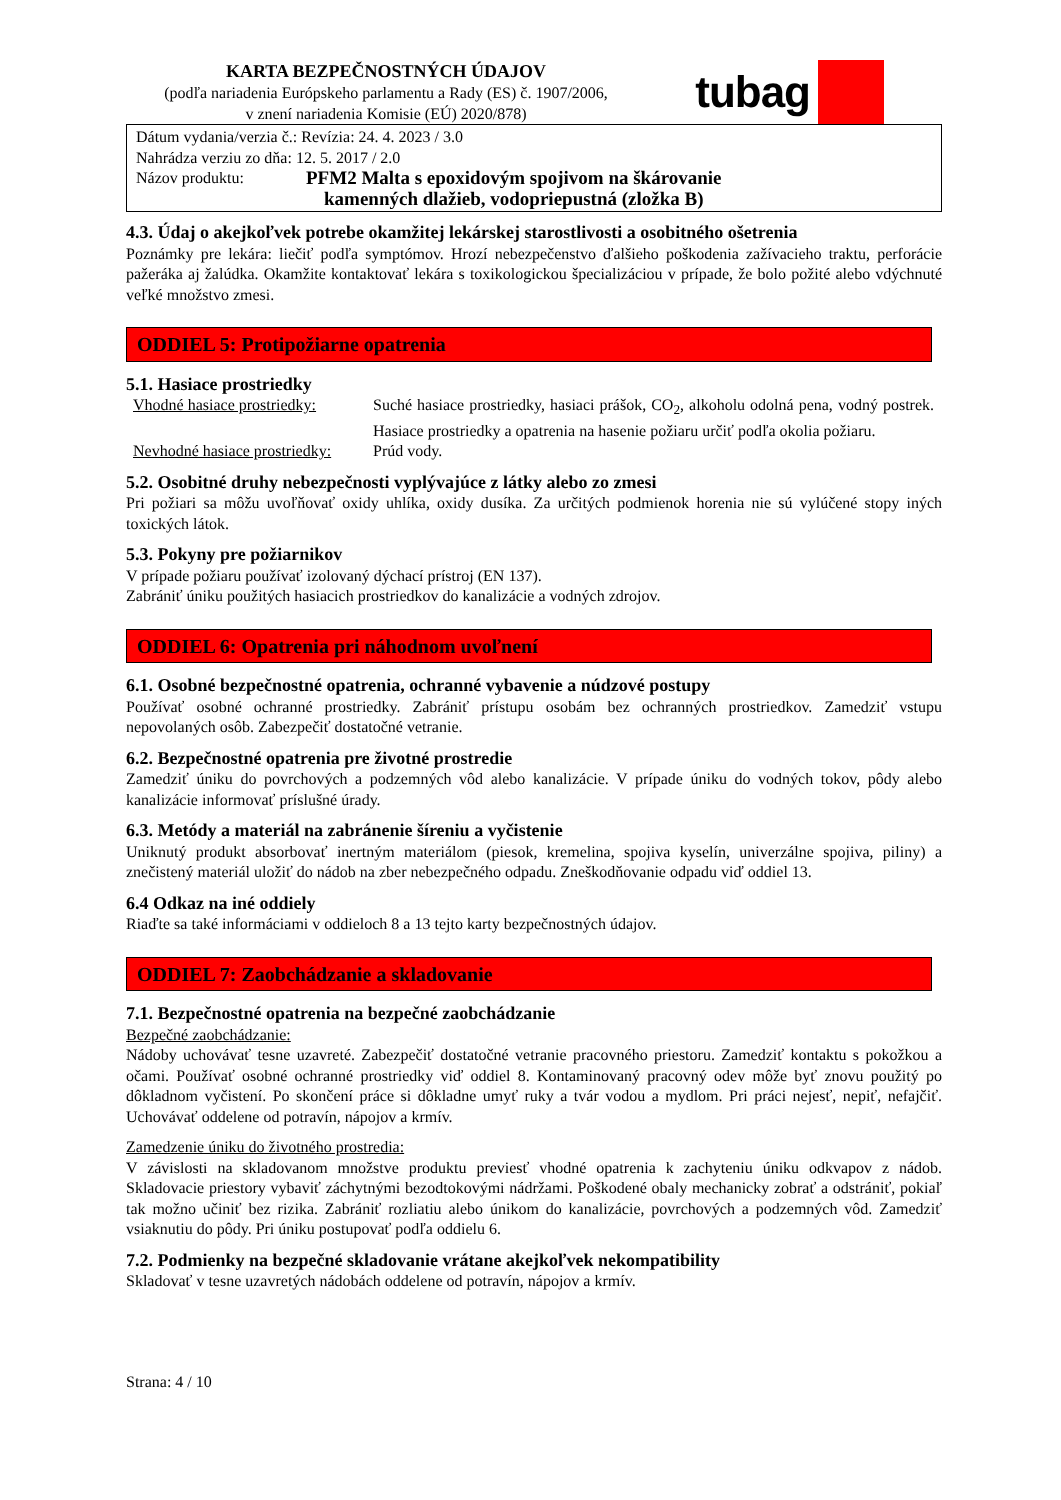KARTA BEZPEČNOSTNÝCH ÚDAJOV
(podľa nariadenia Európskeho parlamentu a Rady (ES) č. 1907/2006,
v znení nariadenia Komisie (EÚ) 2020/878)
tubag
Dátum vydania/verzia č.: Revízia: 24. 4. 2023 / 3.0
Nahrádza verziu zo dňa: 12. 5. 2017 / 2.0
Názov produktu: PFM2 Malta s epoxidovým spojivom na škárovanie
kamenných dlažieb, vodopriepustná (zložka B)
4.3. Údaj o akejkoľvek potrebe okamžitej lekárskej starostlivosti a osobitného ošetrenia
Poznámky pre lekára: liečiť podľa symptómov. Hrozí nebezpečenstvo ďalšieho poškodenia zažívacieho traktu, perforácie pažeráka aj žalúdka. Okamžite kontaktovať lekára s toxikologickou špecializáciou v prípade, že bolo požité alebo vdýchnuté veľké množstvo zmesi.
ODDIEL 5: Protipožiarne opatrenia
5.1. Hasiace prostriedky
Vhodné hasiace prostriedky:
Suché hasiace prostriedky, hasiaci prášok, CO<sub>2</sub>, alkoholu odolná pena, vodný postrek. Hasiace prostriedky a opatrenia na hasenie požiaru určiť podľa okolia požiaru.
Nevhodné hasiace prostriedky:
Prúd vody.
5.2. Osobitné druhy nebezpečnosti vyplývajúce z látky alebo zo zmesi
Pri požiari sa môžu uvoľňovať oxidy uhlíka, oxidy dusíka. Za určitých podmienok horenia nie sú vylúčené stopy iných toxických látok.
5.3. Pokyny pre požiarnikov
V prípade požiaru používať izolovaný dýchací prístroj (EN 137).
Zabrániť úniku použitých hasiacich prostriedkov do kanalizácie a vodných zdrojov.
ODDIEL 6: Opatrenia pri náhodnom uvoľnení
6.1. Osobné bezpečnostné opatrenia, ochranné vybavenie a núdzové postupy
Používať osobné ochranné prostriedky. Zabrániť prístupu osobám bez ochranných prostriedkov. Zamedziť vstupu nepovolaných osôb. Zabezpečiť dostatočné vetranie.
6.2. Bezpečnostné opatrenia pre životné prostredie
Zamedziť úniku do povrchových a podzemných vôd alebo kanalizácie. V prípade úniku do vodných tokov, pôdy alebo kanalizácie informovať príslušné úrady.
6.3. Metódy a materiál na zabránenie šíreniu a vyčistenie
Uniknutý produkt absorbovať inertným materiálom (piesok, kremelina, spojiva kyselín, univerzálne spojiva, piliny) a znečistený materiál uložiť do nádob na zber nebezpečného odpadu. Zneškodňovanie odpadu viď oddiel 13.
6.4 Odkaz na iné oddiely
Riaďte sa také informáciami v oddieloch 8 a 13 tejto karty bezpečnostných údajov.
ODDIEL 7: Zaobchádzanie a skladovanie
7.1. Bezpečnostné opatrenia na bezpečné zaobchádzanie
Bezpečné zaobchádzanie:
Nádoby uchovávať tesne uzavreté. Zabezpečiť dostatočné vetranie pracovného priestoru. Zamedziť kontaktu s pokožkou a očami. Používať osobné ochranné prostriedky viď oddiel 8. Kontaminovaný pracovný odev môže byť znovu použitý po dôkladnom vyčistení. Po skončení práce si dôkladne umyť ruky a tvár vodou a mydlom. Pri práci nejesť, nepiť, nefajčiť. Uchovávať oddelene od potravín, nápojov a krmív.
Zamedzenie úniku do životného prostredia:
V závislosti na skladovanom množstve produktu previesť vhodné opatrenia k zachyteniu úniku odkvapov z nádob. Skladovacie priestory vybaviť záchytnými bezodtokovými nádržami. Poškodené obaly mechanicky zobrať a odstrániť, pokiaľ tak možno učiniť bez rizika. Zabrániť rozliatiu alebo únikom do kanalizácie, povrchových a podzemných vôd. Zamedziť vsiaknutiu do pôdy. Pri úniku postupovať podľa oddielu 6.
7.2. Podmienky na bezpečné skladovanie vrátane akejkoľvek nekompatibility
Skladovať v tesne uzavretých nádobách oddelene od potravín, nápojov a krmív.
Strana: 4 / 10